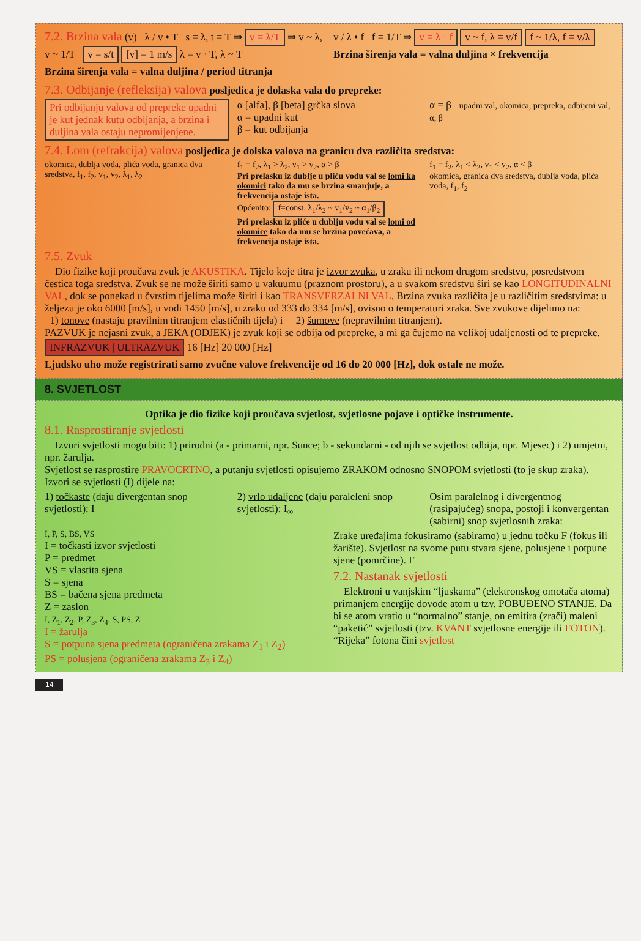7.2. Brzina vala (v) λ / v • T s = λ, t = T ⇒ v = λ/T ⇒ v ~ λ, v ~ 1/T v = s/t [v] = 1 m/s λ = v · T, λ ~ T
Brzina širenja vala = valna duljina / period titranja
v / λ • f f = 1/T ⇒ v = λ · f v ~ f, λ = v/f f ~ 1/λ, f = v/λ
Brzina širenja vala = valna duljina × frekvencija
7.3. Odbijanje (refleksija) valova posljedica je dolaska vala do prepreke:
Pri odbijanju valova od prepreke upadni je kut jednak kutu odbijanja, a brzina i duljina vala ostaju nepromijenjene.
α [alfa], β [beta] grčka slova
α = upadni kut
β = kut odbijanja
α = β upadni val, okomica, prepreka, odbijeni val, α, β
7.4. Lom (refrakcija) valova posljedica je dolska valova na granicu dva različita sredstva:
okomica, dublja voda, plića voda, granica dva sredstva, f<sub>1</sub>, f<sub>2</sub>, v<sub>1</sub>, v<sub>2</sub>, λ<sub>1</sub>, λ<sub>2</sub>
f<sub>1</sub> = f<sub>2</sub>, λ<sub>1</sub> > λ<sub>2</sub>, v<sub>1</sub> > v<sub>2</sub>, α > β
Pri prelasku iz dublje u pliću vodu val se lomi ka okomici tako da mu se brzina smanjuje, a frekvencija ostaje ista.
Općenito: f=const. λ<sub>1</sub>/λ<sub>2</sub> ~ v<sub>1</sub>/v<sub>2</sub> ~ α<sub>1</sub>/β<sub>2</sub>
Pri prelasku iz pliće u dublju vodu val se lomi od okomice tako da mu se brzina povećava, a frekvencija ostaje ista.
f<sub>1</sub> = f<sub>2</sub>, λ<sub>1</sub> < λ<sub>2</sub>, v<sub>1</sub> < v<sub>2</sub>, α < β
okomica, granica dva sredstva, dublja voda, plića voda, f<sub>1</sub>, f<sub>2</sub>
7.5. Zvuk
Dio fizike koji proučava zvuk je AKUSTIKA. Tijelo koje titra je izvor zvuka, u zraku ili nekom drugom sredstvu, posredstvom čestica toga sredstva. Zvuk se ne može širiti samo u vakuumu (praznom prostoru), a u svakom sredstvu širi se kao LONGITUDINALNI VAL, dok se ponekad u čvrstim tijelima može širiti i kao TRANSVERZALNI VAL. Brzina zvuka različita je u različitim sredstvima: u željezu je oko 6000 [m/s], u vodi 1450 [m/s], u zraku od 333 do 334 [m/s], ovisno o temperaturi zraka. Sve zvukove dijelimo na:
1) tonove (nastaju pravilnim titranjem elastičnih tijela) i 2) šumove (nepravilnim titranjem).
PAZVUK je nejasni zvuk, a JEKA (ODJEK) je zvuk koji se odbija od prepreke, a mi ga čujemo na velikoj udaljenosti od te prepreke. INFRAZVUK | ULTRAZVUK 16 [Hz] 20 000 [Hz]
Ljudsko uho može registrirati samo zvučne valove frekvencije od 16 do 20 000 [Hz], dok ostale ne može.
8. SVJETLOST
Optika je dio fizike koji proučava svjetlost, svjetlosne pojave i optičke instrumente.
8.1. Rasprostiranje svjetlosti
Izvori svjetlosti mogu biti: 1) prirodni (a - primarni, npr. Sunce; b - sekundarni - od njih se svjetlost odbija, npr. Mjesec) i 2) umjetni, npr. žarulja.
Svjetlost se rasprostire PRAVOCRTNO, a putanju svjetlosti opisujemo ZRAKOM odnosno SNOPOM svjetlosti (to je skup zraka). Izvori se svjetlosti (I) dijele na:
1) točkaste (daju divergentan snop svjetlosti): I
2) vrlo udaljene (daju paraleleni snop svjetlosti): I<sub>∞</sub>
Osim paralelnog i divergentnog (rasipajućeg) snopa, postoji i konvergentan (sabirni) snop svjetlosnih zraka:
I, P, S, BS, VS
I = točkasti izvor svjetlosti
P = predmet
VS = vlastita sjena
S = sjena
BS = bačena sjena predmeta
Z = zaslon
I, Z<sub>1</sub>, Z<sub>2</sub>, P, Z<sub>3</sub>, Z<sub>4</sub>, S, PS, Z
I = žarulja
S = potpuna sjena predmeta (ograničena zrakama Z<sub>1</sub> i Z<sub>2</sub>)
PS = polusjena (ograničena zrakama Z<sub>3</sub> i Z<sub>4</sub>)
Zrake uređajima fokusiramo (sabiramo) u jednu točku F (fokus ili žarište). Svjetlost na svome putu stvara sjene, polusjene i potpune sjene (pomrčine). F
7.2. Nastanak svjetlosti
Elektroni u vanjskim “ljuskama” (elektronskog omotača atoma) primanjem energije dovode atom u tzv. POBUĐENO STANJE. Da bi se atom vratio u “normalno” stanje, on emitira (zrači) maleni “paketić” svjetlosti (tzv. KVANT svjetlosne energije ili FOTON). “Rijeka” fotona čini svjetlost
14